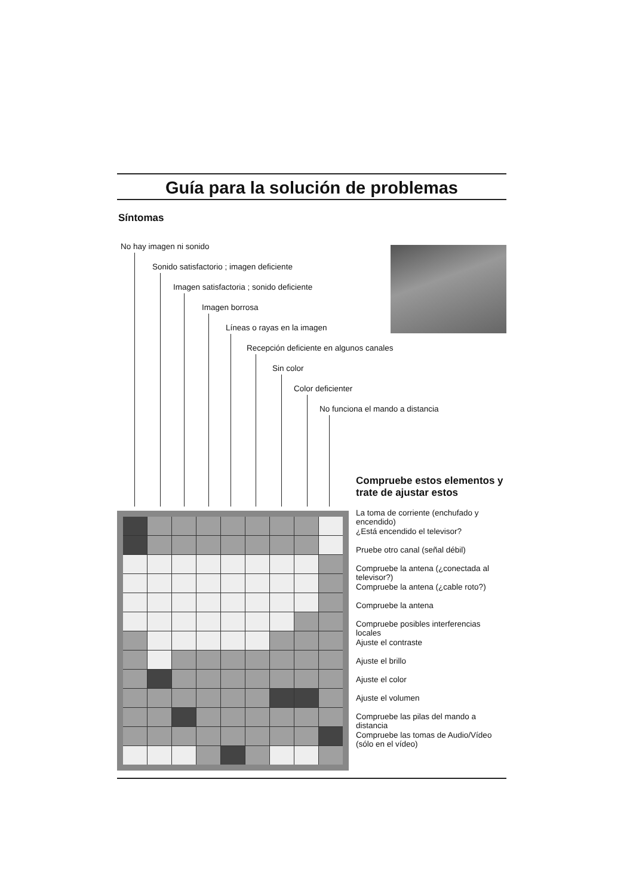Guía para la solución de problemas
Síntomas
No hay imagen ni sonido
Sonido satisfactorio ; imagen deficiente
Imagen satisfactoria ; sonido deficiente
Imagen borrosa
Líneas o rayas en la imagen
Recepción deficiente en algunos canales
Sin color
Color deficienter
No funciona el mando a distancia
Compruebe estos elementos y trate de ajustar estos
La toma de corriente (enchufado y encendido)
¿Está encendido el televisor?
Pruebe otro canal (señal débil)
Compruebe la antena (¿conectada al televisor?)
Compruebe la antena (¿cable roto?)
Compruebe la antena
Compruebe posibles interferencias locales
Ajuste el contraste
Ajuste el brillo
Ajuste el color
Ajuste el volumen
Compruebe las pilas del mando a distancia
Compruebe las tomas de Audio/Vídeo (sólo en el vídeo)